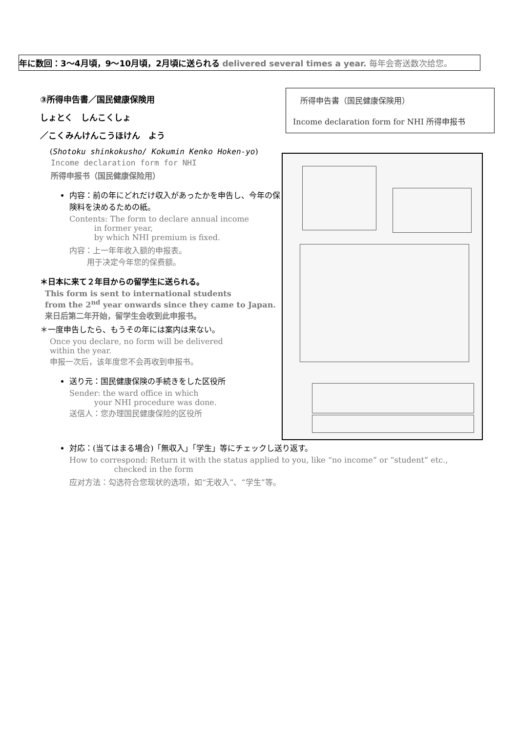年に数回：3～4月頃，9～10月頃，2月頃に送られる delivered several times a year. 毎年会寄送数次给您。
③所得申告書／国民健康保険用
しょとく　しんこくしょ
／こくみんけんこうほけん　よう
(Shotoku shinkokusho/ Kokumin Kenko Hoken-yo)
Income declaration form for NHI
所得申报书（国民健康保险用）
内容：前の年にどれだけ収入があったかを申告し、今年の保険料を決めるための紙。
Contents: The form to declare annual income
in former year,
by which NHI premium is fixed.
内容：上一年年收入额的申报表。
用于决定今年您的保费额。
＊日本に来て２年目からの留学生に送られる。
This form is sent to international students
from the 2<sup>nd</sup> year onwards since they came to Japan.
来日后第二年开始，留学生会收到此申报书。
＊一度申告したら、もうその年には案内は来ない。
Once you declare, no form will be delivered
within the year.
申报一次后，该年度您不会再收到申报书。
送り元：国民健康保険の手続きをした区役所
Sender: the ward office in which
your NHI procedure was done.
送信人：您办理国民健康保险的区役所
所得申告書（国民健康保険用）
Income declaration form for NHI 所得申报书
対応：(当てはまる場合)「無収入」「学生」等にチェックし送り返す。
How to correspond: Return it with the status applied to you, like “no income” or “student” etc.,
checked in the form
应对方法：勾选符合您现状的选项，如“无收入”、“学生”等。